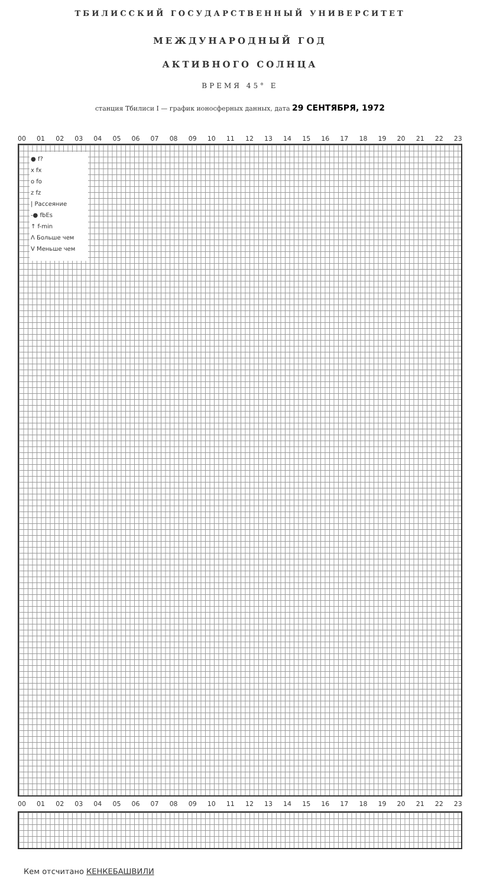ТБИЛИССКИЙ ГОСУДАРСТВЕННЫЙ УНИВЕРСИТЕТ
МЕЖДУНАРОДНЫЙ ГОД
АКТИВНОГО СОЛНЦА
ВРЕМЯ 45° E
станция Тбилиси I — график ионосферных данных, дата 29 СЕНТЯБРЯ, 1972
00 01 02 03 04 05 06 07 08 09 10 11 12 13 14 15 16 17 18 19 20 21 22 23
● f?
x fx
o fo
z fz
| Рассеяние
-● fbEs
↑ f-min
Λ Больше чем
V Меньше чем
00 01 02 03 04 05 06 07 08 09 10 11 12 13 14 15 16 17 18 19 20 21 22 23
Кем отсчитано КЕНКЕБАШВИЛИ